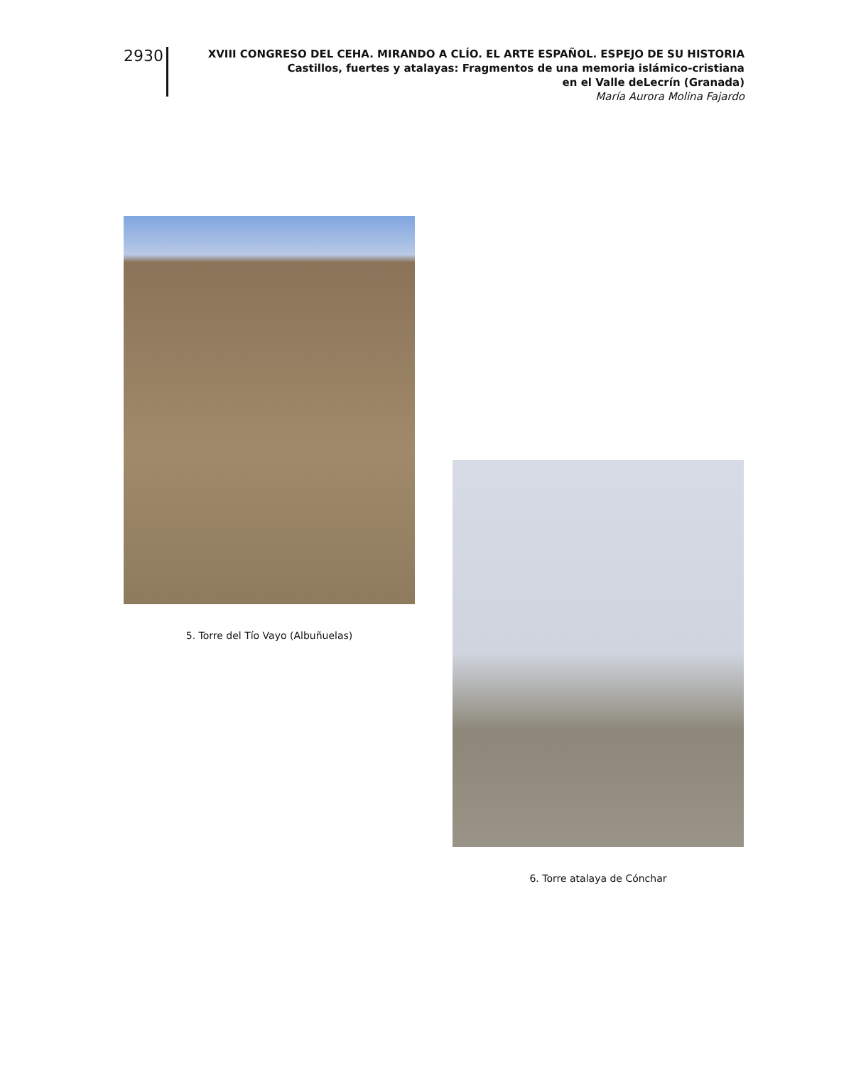2930
XVIII CONGRESO DEL CEHA. MIRANDO A CLÍO. EL ARTE ESPAÑOL. ESPEJO DE SU HISTORIA
Castillos, fuertes y atalayas: Fragmentos de una memoria islámico-cristiana
en el Valle deLecrín (Granada)
María Aurora Molina Fajardo
5. Torre del Tío Vayo (Albuñuelas)
6. Torre atalaya de Cónchar